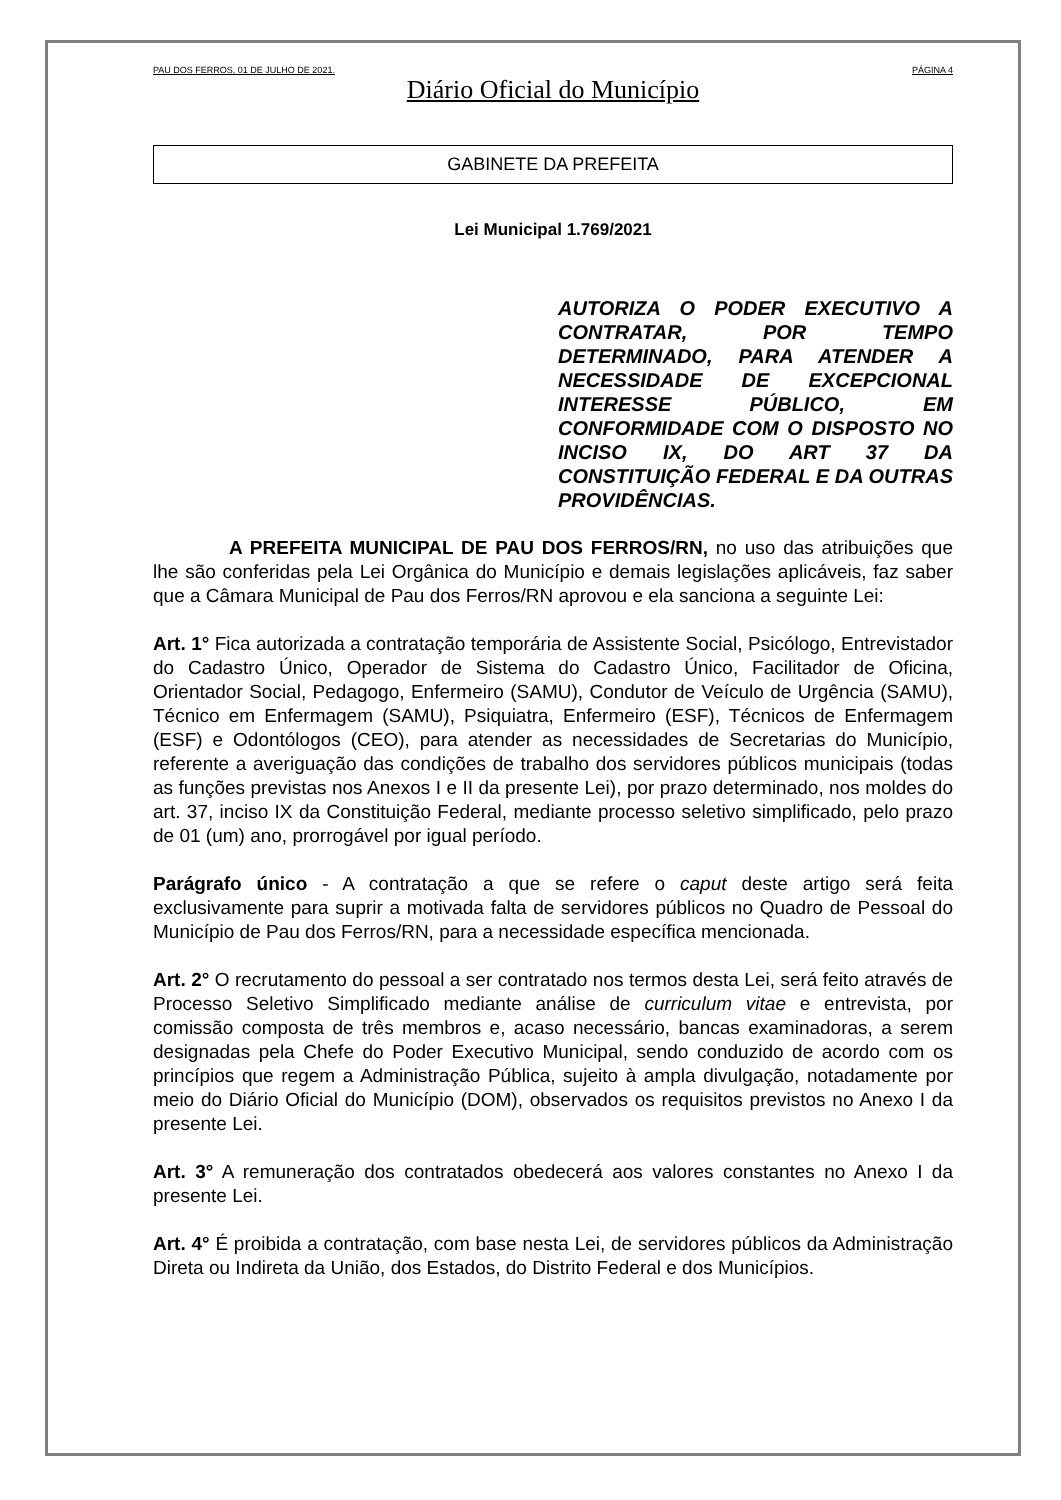PAU DOS FERROS, 01 DE JULHO DE 2021. PÁGINA 4
Diário Oficial do Município
GABINETE DA PREFEITA
Lei Municipal 1.769/2021
AUTORIZA O PODER EXECUTIVO A CONTRATAR, POR TEMPO DETERMINADO, PARA ATENDER A NECESSIDADE DE EXCEPCIONAL INTERESSE PÚBLICO, EM CONFORMIDADE COM O DISPOSTO NO INCISO IX, DO ART 37 DA CONSTITUIÇÃO FEDERAL E DA OUTRAS PROVIDÊNCIAS.
A PREFEITA MUNICIPAL DE PAU DOS FERROS/RN, no uso das atribuições que lhe são conferidas pela Lei Orgânica do Município e demais legislações aplicáveis, faz saber que a Câmara Municipal de Pau dos Ferros/RN aprovou e ela sanciona a seguinte Lei:
Art. 1° Fica autorizada a contratação temporária de Assistente Social, Psicólogo, Entrevistador do Cadastro Único, Operador de Sistema do Cadastro Único, Facilitador de Oficina, Orientador Social, Pedagogo, Enfermeiro (SAMU), Condutor de Veículo de Urgência (SAMU), Técnico em Enfermagem (SAMU), Psiquiatra, Enfermeiro (ESF), Técnicos de Enfermagem (ESF) e Odontólogos (CEO), para atender as necessidades de Secretarias do Município, referente a averiguação das condições de trabalho dos servidores públicos municipais (todas as funções previstas nos Anexos I e II da presente Lei), por prazo determinado, nos moldes do art. 37, inciso IX da Constituição Federal, mediante processo seletivo simplificado, pelo prazo de 01 (um) ano, prorrogável por igual período.
Parágrafo único - A contratação a que se refere o caput deste artigo será feita exclusivamente para suprir a motivada falta de servidores públicos no Quadro de Pessoal do Município de Pau dos Ferros/RN, para a necessidade específica mencionada.
Art. 2° O recrutamento do pessoal a ser contratado nos termos desta Lei, será feito através de Processo Seletivo Simplificado mediante análise de curriculum vitae e entrevista, por comissão composta de três membros e, acaso necessário, bancas examinadoras, a serem designadas pela Chefe do Poder Executivo Municipal, sendo conduzido de acordo com os princípios que regem a Administração Pública, sujeito à ampla divulgação, notadamente por meio do Diário Oficial do Município (DOM), observados os requisitos previstos no Anexo I da presente Lei.
Art. 3° A remuneração dos contratados obedecerá aos valores constantes no Anexo I da presente Lei.
Art. 4° É proibida a contratação, com base nesta Lei, de servidores públicos da Administração Direta ou Indireta da União, dos Estados, do Distrito Federal e dos Municípios.